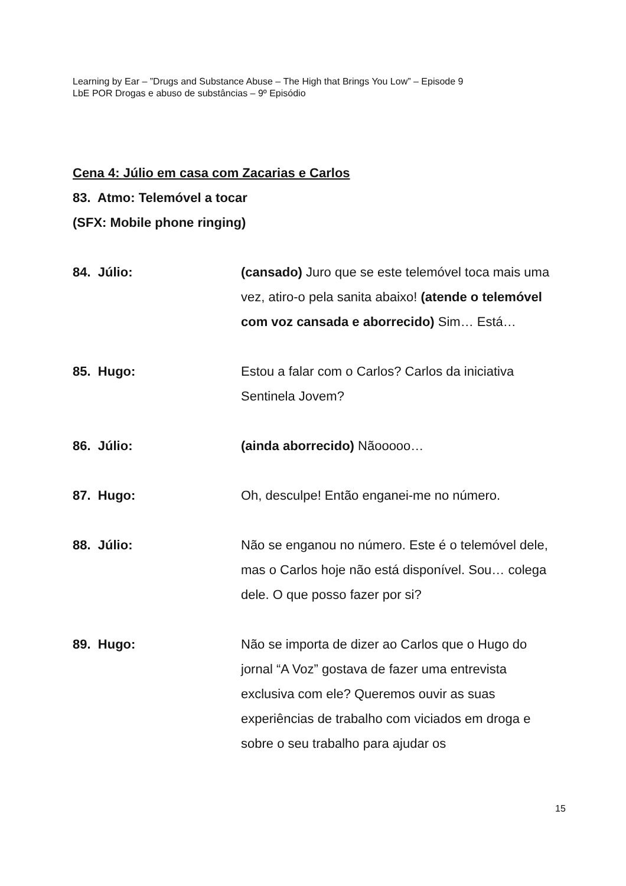Learning by Ear – ”Drugs and Substance Abuse – The High that Brings You Low” – Episode 9
LbE POR Drogas e abuso de substâncias – 9º Episódio
Cena 4: Júlio em casa com Zacarias e Carlos
83. Atmo: Telemóvel a tocar
(SFX: Mobile phone ringing)
84. Júlio: (cansado) Juro que se este telemóvel toca mais uma vez, atiro-o pela sanita abaixo! (atende o telemóvel com voz cansada e aborrecido) Sim… Está…
85. Hugo: Estou a falar com o Carlos? Carlos da iniciativa Sentinela Jovem?
86. Júlio: (ainda aborrecido) Nãooooo…
87. Hugo: Oh, desculpe! Então enganei-me no número.
88. Júlio: Não se enganou no número. Este é o telemóvel dele, mas o Carlos hoje não está disponível. Sou… colega dele. O que posso fazer por si?
89. Hugo: Não se importa de dizer ao Carlos que o Hugo do jornal “A Voz” gostava de fazer uma entrevista exclusiva com ele? Queremos ouvir as suas experiências de trabalho com viciados em droga e sobre o seu trabalho para ajudar os
15